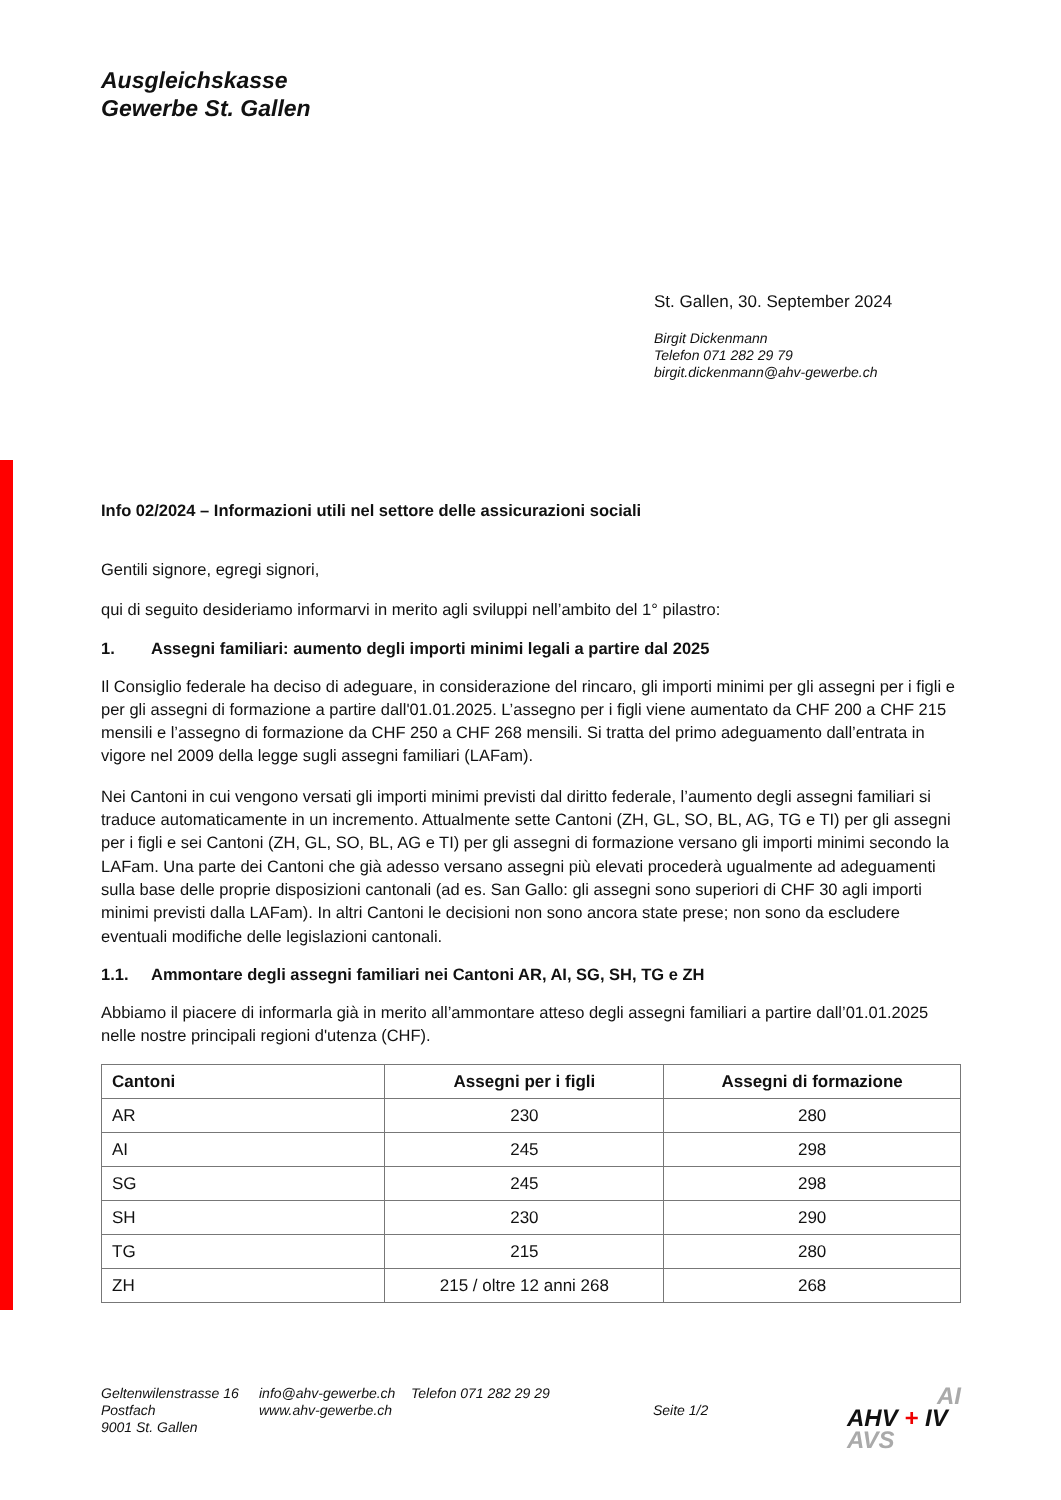Ausgleichskasse
Gewerbe St. Gallen
St. Gallen, 30. September 2024
Birgit Dickenmann
Telefon 071 282 29 79
birgit.dickenmann@ahv-gewerbe.ch
Info 02/2024 – Informazioni utili nel settore delle assicurazioni sociali
Gentili signore, egregi signori,
qui di seguito desideriamo informarvi in merito agli sviluppi nell’ambito del 1° pilastro:
1. Assegni familiari: aumento degli importi minimi legali a partire dal 2025
Il Consiglio federale ha deciso di adeguare, in considerazione del rincaro, gli importi minimi per gli assegni per i figli e per gli assegni di formazione a partire dall'01.01.2025. L’assegno per i figli viene aumentato da CHF 200 a CHF 215 mensili e l’assegno di formazione da CHF 250 a CHF 268 mensili. Si tratta del primo adeguamento dall’entrata in vigore nel 2009 della legge sugli assegni familiari (LAFam).
Nei Cantoni in cui vengono versati gli importi minimi previsti dal diritto federale, l’aumento degli assegni familiari si traduce automaticamente in un incremento. Attualmente sette Cantoni (ZH, GL, SO, BL, AG, TG e TI) per gli assegni per i figli e sei Cantoni (ZH, GL, SO, BL, AG e TI) per gli assegni di formazione versano gli importi minimi secondo la LAFam. Una parte dei Cantoni che già adesso versano assegni più elevati procederà ugualmente ad adeguamenti sulla base delle proprie disposizioni cantonali (ad es. San Gallo: gli assegni sono superiori di CHF 30 agli importi minimi previsti dalla LAFam). In altri Cantoni le decisioni non sono ancora state prese; non sono da escludere eventuali modifiche delle legislazioni cantonali.
1.1. Ammontare degli assegni familiari nei Cantoni AR, AI, SG, SH, TG e ZH
Abbiamo il piacere di informarla già in merito all’ammontare atteso degli assegni familiari a partire dall’01.01.2025 nelle nostre principali regioni d'utenza (CHF).
| Cantoni | Assegni per i figli | Assegni di formazione |
| --- | --- | --- |
| AR | 230 | 280 |
| AI | 245 | 298 |
| SG | 245 | 298 |
| SH | 230 | 290 |
| TG | 215 | 280 |
| ZH | 215 / oltre 12 anni 268 | 268 |
Geltenwilenstrasse 16
Postfach
9001 St. Gallen
info@ahv-gewerbe.ch
www.ahv-gewerbe.ch
Telefon 071 282 29 29
Seite 1/2
AI
AHV + IV
AVS